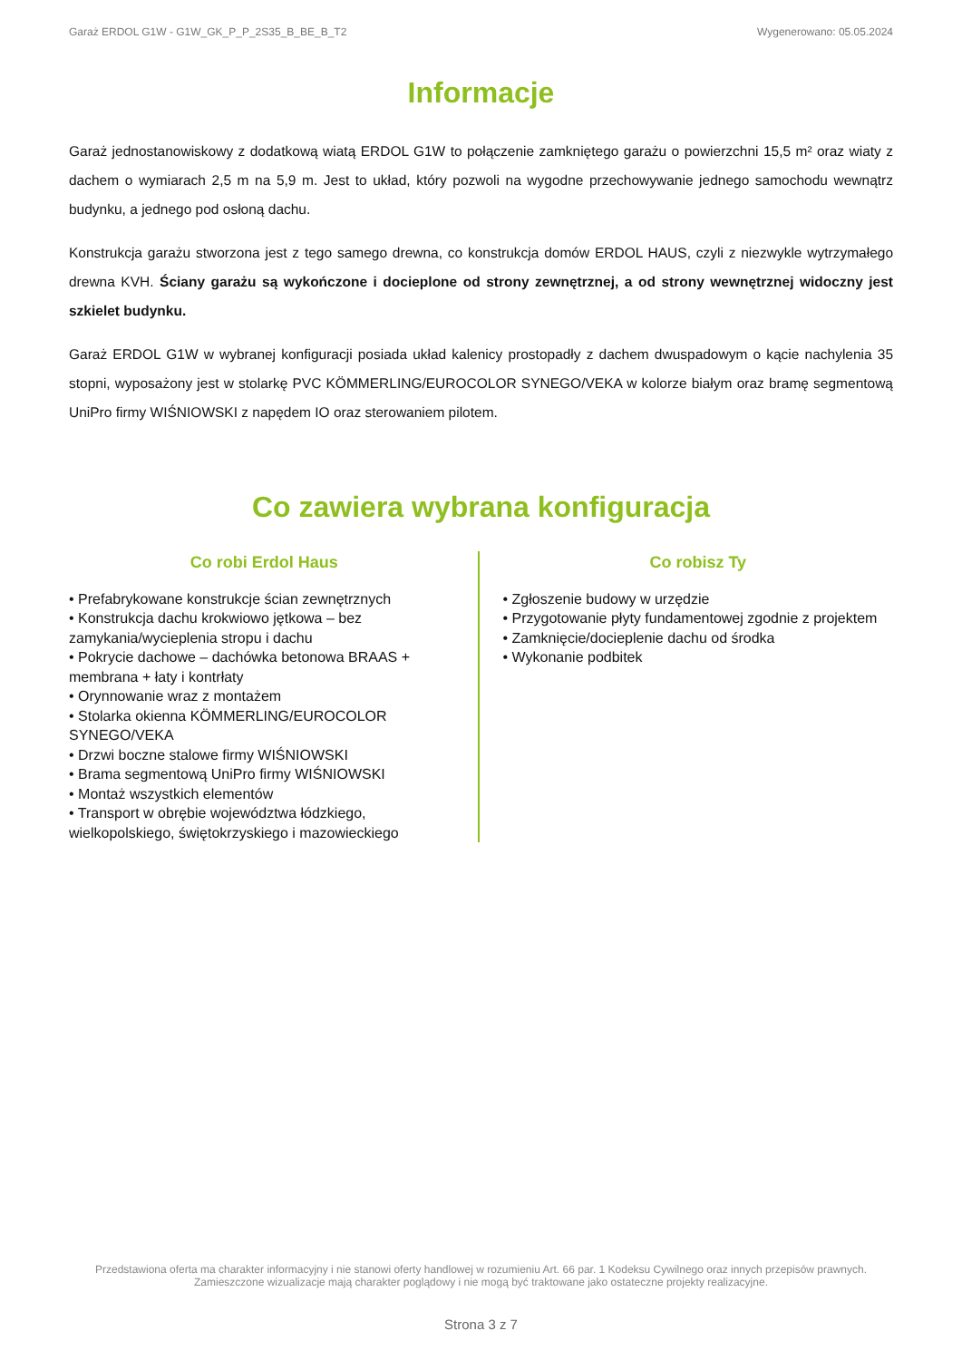Garaż ERDOL G1W - G1W_GK_P_P_2S35_B_BE_B_T2 Wygenerowano: 05.05.2024
Informacje
Garaż jednostanowiskowy z dodatkową wiatą ERDOL G1W to połączenie zamkniętego garażu o powierzchni 15,5 m² oraz wiaty z dachem o wymiarach 2,5 m na 5,9 m. Jest to układ, który pozwoli na wygodne przechowywanie jednego samochodu wewnątrz budynku, a jednego pod osłoną dachu.
Konstrukcja garażu stworzona jest z tego samego drewna, co konstrukcja domów ERDOL HAUS, czyli z niezwykle wytrzymałego drewna KVH. Ściany garażu są wykończone i docieplone od strony zewnętrznej, a od strony wewnętrznej widoczny jest szkielet budynku.
Garaż ERDOL G1W w wybranej konfiguracji posiada układ kalenicy prostopadły z dachem dwuspadowym o kącie nachylenia 35 stopni, wyposażony jest w stolarkę PVC KÖMMERLING/EUROCOLOR SYNEGO/VEKA w kolorze białym oraz bramę segmentową UniPro firmy WIŚNIOWSKI z napędem IO oraz sterowaniem pilotem.
Co zawiera wybrana konfiguracja
Co robi Erdol Haus
• Prefabrykowane konstrukcje ścian zewnętrznych
• Konstrukcja dachu krokwiowo jętkowa – bez zamykania/wycieplenia stropu i dachu
• Pokrycie dachowe – dachówka betonowa BRAAS + membrana + łaty i kontrłaty
• Orynnowanie wraz z montażem
• Stolarka okienna KÖMMERLING/EUROCOLOR SYNEGO/VEKA
• Drzwi boczne stalowe firmy WIŚNIOWSKI
• Brama segmentową UniPro firmy WIŚNIOWSKI
• Montaż wszystkich elementów
• Transport w obrębie województwa łódzkiego, wielkopolskiego, świętokrzyskiego i mazowieckiego
Co robisz Ty
• Zgłoszenie budowy w urzędzie
• Przygotowanie płyty fundamentowej zgodnie z projektem
• Zamknięcie/docieplenie dachu od środka
• Wykonanie podbitek
Przedstawiona oferta ma charakter informacyjny i nie stanowi oferty handlowej w rozumieniu Art. 66 par. 1 Kodeksu Cywilnego oraz innych przepisów prawnych. Zamieszczone wizualizacje mają charakter poglądowy i nie mogą być traktowane jako ostateczne projekty realizacyjne.
Strona 3 z 7